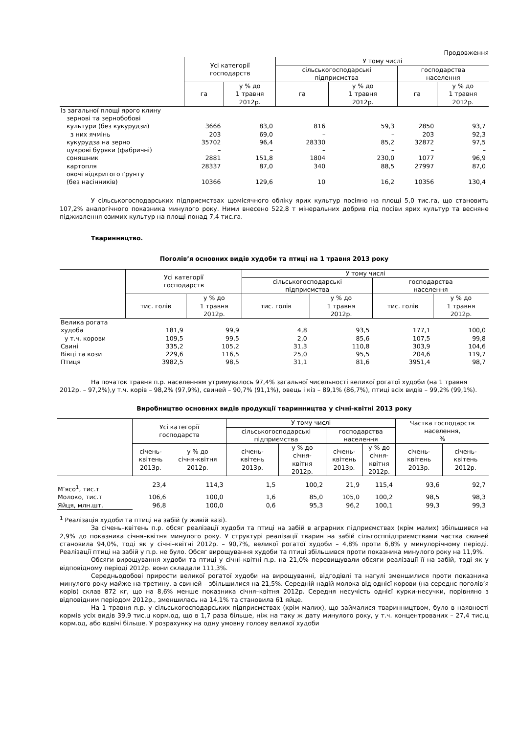Продовження
| | Усі категорії господарств | | У тому числі | | | |
| --- | --- | --- | --- | --- | --- | --- |
| | | | сільськогосподарські підприємства | | господарства населення | |
| | га | у % до 1 травня 2012р. | га | у % до 1 травня 2012р. | га | у % до 1 травня 2012р. |
| Із загальної площі ярого клину | | | | | | |
| зернові та зернобобові | | | | | | |
| культури (без кукурудзи) | 3666 | 83,0 | 816 | 59,3 | 2850 | 93,7 |
| з них ячмінь | 203 | 69,0 | – | – | 203 | 92,3 |
| кукурудза на зерно | 35702 | 96,4 | 28330 | 85,2 | 32872 | 97,5 |
| цукрові буряки (фабричні) | – | – | – | – | – | – |
| соняшник | 2881 | 151,8 | 1804 | 230,0 | 1077 | 96,9 |
| картопля | 28337 | 87,0 | 340 | 88,5 | 27997 | 87,0 |
| овочі відкритого ґрунту | | | | | | |
| (без насінників) | 10366 | 129,6 | 10 | 16,2 | 10356 | 130,4 |
У сільськогосподарських підприємствах щомісячного обліку ярих культур посіяно на площі 5,0 тис.га, що становить 107,2% аналогічного показника минулого року. Ними внесено 522,8 т мінеральних добрив під посіви ярих культур та весняне підживлення озимих культур на площі понад 7,4 тис.га.
Тваринництво.
Поголів’я основних видів худоби та птиці на 1 травня 2013 року
| | Усі категорії господарств | | У тому числі | | | |
| --- | --- | --- | --- | --- | --- | --- |
| | | | сільськогосподарські підприємства | | господарства населення | |
| | тис. голів | у % до 1 травня 2012р. | тис. голів | у % до 1 травня 2012р. | тис. голів | у % до 1 травня 2012р. |
| Велика рогата | | | | | | |
| худоба | 181,9 | 99,9 | 4,8 | 93,5 | 177,1 | 100,0 |
| у т.ч. корови | 109,5 | 99,5 | 2,0 | 85,6 | 107,5 | 99,8 |
| Свині | 335,2 | 105,2 | 31,3 | 110,8 | 303,9 | 104,6 |
| Вівці та кози | 229,6 | 116,5 | 25,0 | 95,5 | 204,6 | 119,7 |
| Птиця | 3982,5 | 98,5 | 31,1 | 81,6 | 3951,4 | 98,7 |
На початок травня п.р. населенням утримувалось 97,4% загальної чисельності великої рогатої худоби (на 1 травня 2012р. – 97,2%),у т.ч. корів – 98,2% (97,9%), свиней – 90,7% (91,1%), овець і кіз – 89,1% (86,7%), птиці всіх видів – 99,2% (99,1%).
Виробництво основних видів продукції тваринництва у січні-квітні 2013 року
| | Усі категорії господарств | | У тому числі | | | | Частка господарств населення, % | |
| --- | --- | --- | --- | --- | --- | --- | --- | --- |
| | | | сільськогосподарські підприємства | | господарства населення | | | |
| | січень- квітень 2013р. | у % до січня-квітня 2012р. | січень- квітень 2013р. | у % до січня- квітня 2012р. | січень- квітень 2013р. | у % до січня- квітня 2012р. | січень- квітень 2013р. | січень- квітень 2012р. |
| М’ясо<sup>1</sup>, тис.т | 23,4 | 114,3 | 1,5 | 100,2 | 21,9 | 115,4 | 93,6 | 92,7 |
| Молоко, тис.т | 106,6 | 100,0 | 1,6 | 85,0 | 105,0 | 100,2 | 98,5 | 98,3 |
| Яйця, млн.шт. | 96,8 | 100,0 | 0,6 | 95,3 | 96,2 | 100,1 | 99,3 | 99,3 |
<sup>1</sup> Реалізація худоби та птиці на забій (у живій вазі).
За січень–квітень п.р. обсяг реалізації худоби та птиці на забій в аграрних підприємствах (крім малих) збільшився на 2,9% до показника січня–квітня минулого року. У структурі реалізації тварин на забій сільгосппідприємствами частка свиней становила 94,0%, тоді як у січні–квітні 2012р. – 90,7%, великої рогатої худоби – 4,8% проти 6,8% у минулорічному періоді. Реалізації птиці на забій у п.р. не було. Обсяг вирощування худоби та птиці збільшився проти показника минулого року на 11,9%.
Обсяги вирощування худоби та птиці у січні–квітні п.р. на 21,0% перевищували обсяги реалізації її на забій, тоді як у відповідному періоді 2012р. вони складали 111,3%.
Середньодобові прирости великої рогатої худоби на вирощуванні, відгодівлі та нагулі зменшилися проти показника минулого року майже на третину, а свиней – збільшилися на 21,5%. Середній надій молока від однієї корови (на середнє поголів’я корів) склав 872 кг, що на 8,6% менше показника січня–квітня 2012р. Середня несучість однієї курки-несучки, порівняно з відповідним періодом 2012р., зменшилась на 14,1% та становила 61 яйце.
На 1 травня п.р. у сільськогосподарських підприємствах (крім малих), що займалися тваринництвом, було в наявності кормів усіх видів 39,9 тис.ц корм.од, що в 1,7 раза більше, ніж на таку ж дату минулого року, у т.ч. концентрованих – 27,4 тис.ц корм.од, або вдвічі більше. У розрахунку на одну умовну голову великої худоби